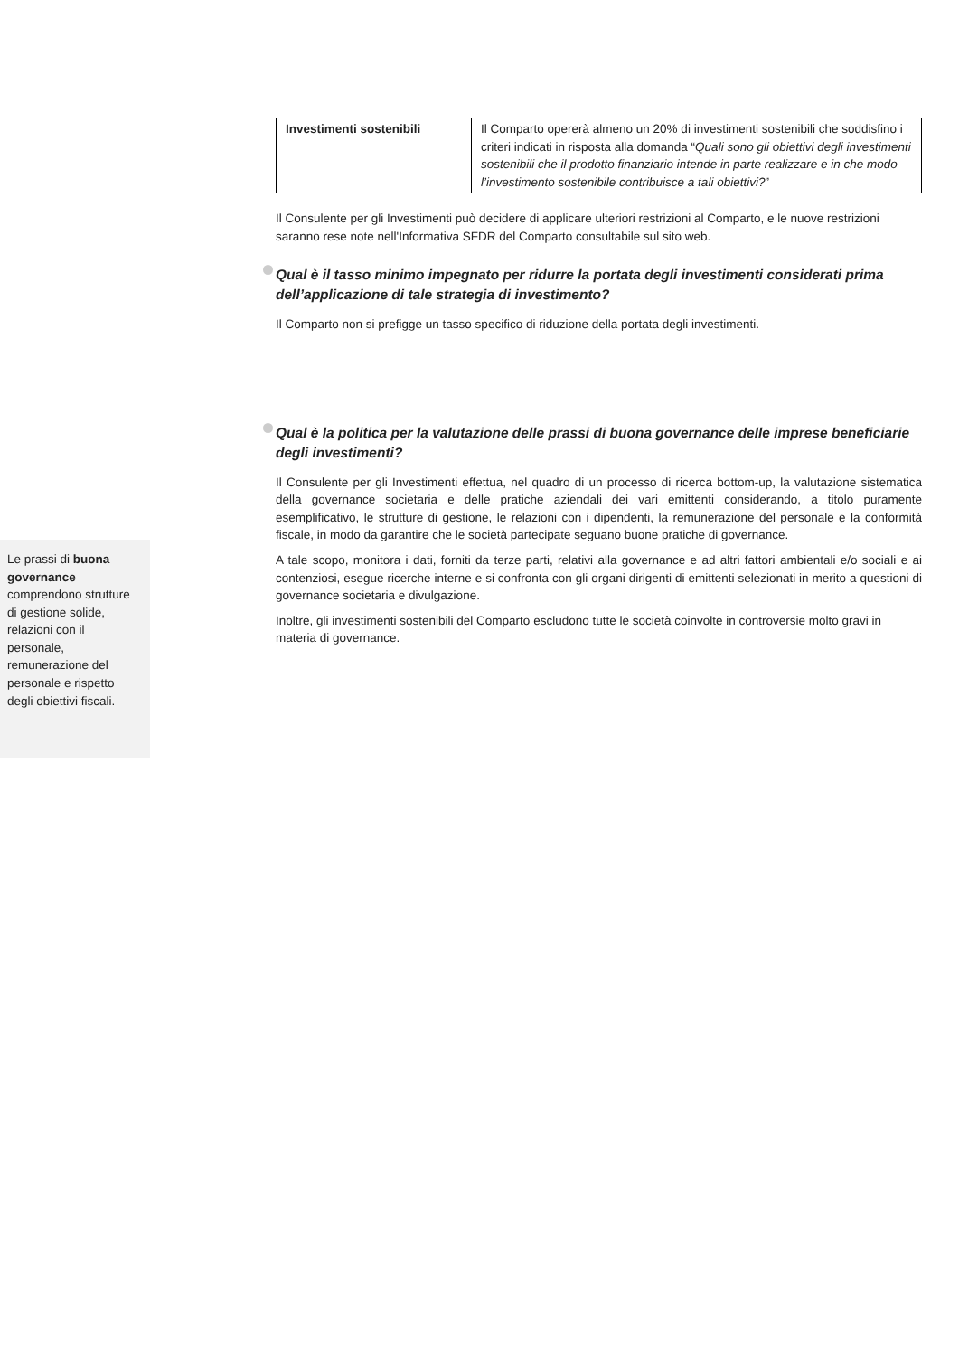Le prassi di buona governance comprendono strutture di gestione solide, relazioni con il personale, remunerazione del personale e rispetto degli obiettivi fiscali.
| Investimenti sostenibili | Il Comparto opererà almeno un 20% di investimenti sostenibili che soddisfino i criteri indicati in risposta alla domanda “ Quali sono gli obiettivi degli investimenti sostenibili che il prodotto finanziario intende in parte realizzare e in che modo l’investimento sostenibile contribuisce a tali obiettivi? ” |
Il Consulente per gli Investimenti può decidere di applicare ulteriori restrizioni al Comparto, e le nuove restrizioni saranno rese note nell'Informativa SFDR del Comparto consultabile sul sito web.
Qual è il tasso minimo impegnato per ridurre la portata degli investimenti considerati prima dell’applicazione di tale strategia di investimento?
Il Comparto non si prefigge un tasso specifico di riduzione della portata degli investimenti.
Qual è la politica per la valutazione delle prassi di buona governance delle imprese beneficiarie degli investimenti?
Il Consulente per gli Investimenti effettua, nel quadro di un processo di ricerca bottom-up, la valutazione sistematica della governance societaria e delle pratiche aziendali dei vari emittenti considerando, a titolo puramente esemplificativo, le strutture di gestione, le relazioni con i dipendenti, la remunerazione del personale e la conformità fiscale, in modo da garantire che le società partecipate seguano buone pratiche di governance.
A tale scopo, monitora i dati, forniti da terze parti, relativi alla governance e ad altri fattori ambientali e/o sociali e ai contenziosi, esegue ricerche interne e si confronta con gli organi dirigenti di emittenti selezionati in merito a questioni di governance societaria e divulgazione.
Inoltre, gli investimenti sostenibili del Comparto escludono tutte le società coinvolte in controversie molto gravi in materia di governance.